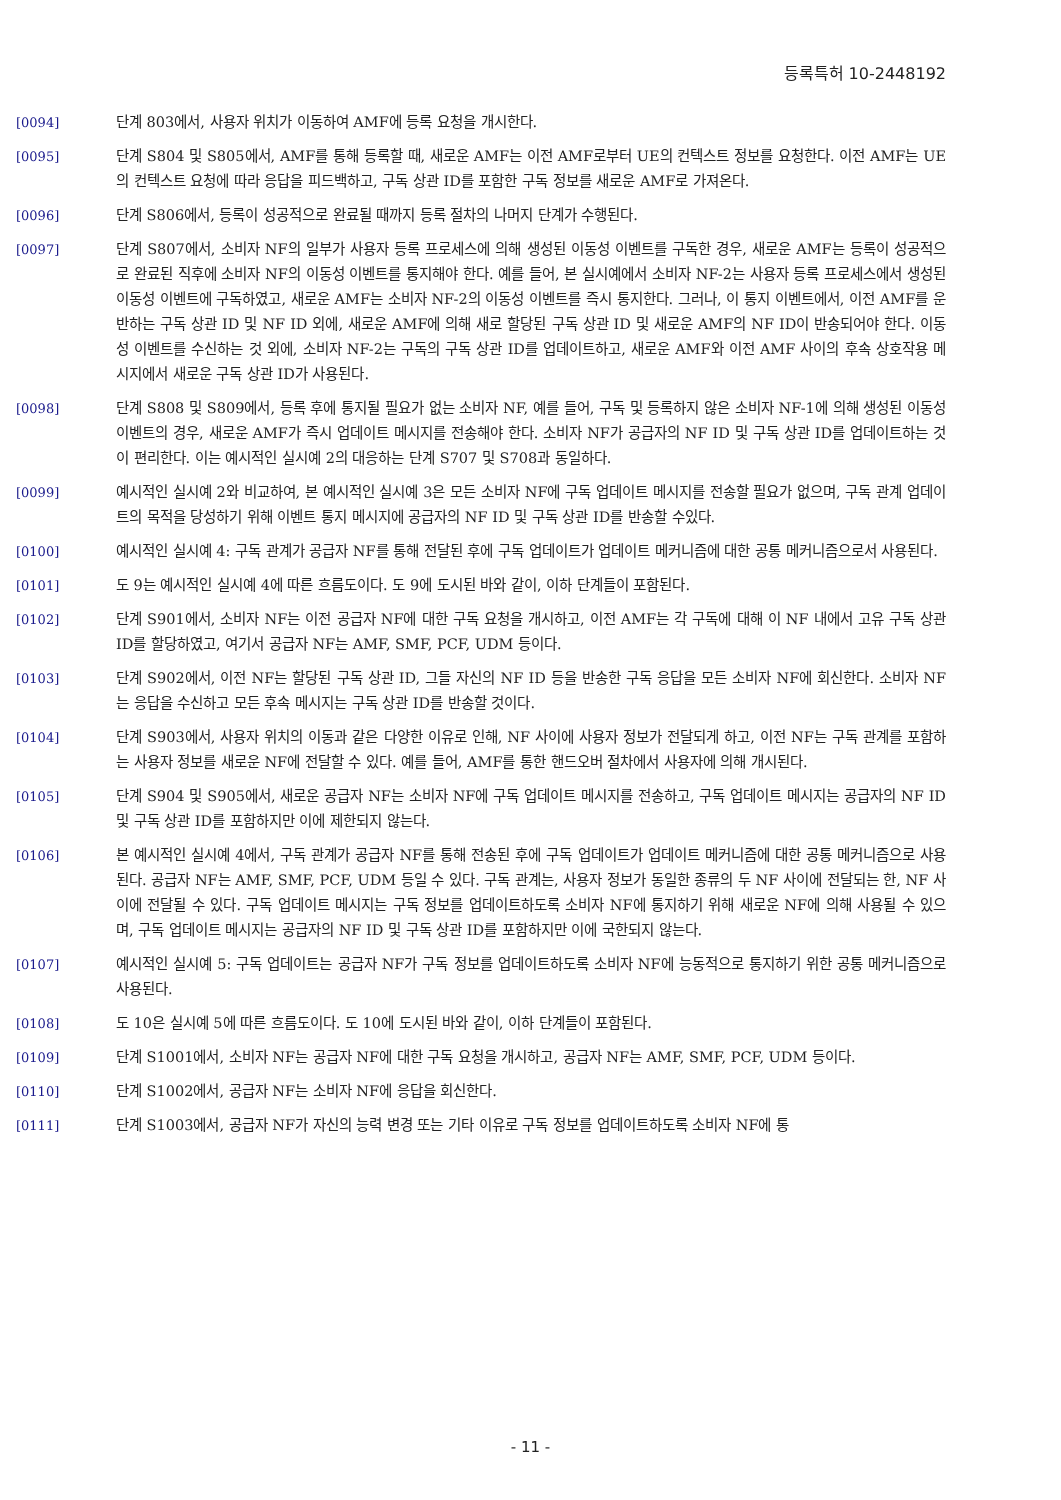등록특허 10-2448192
[0094] 단계 803에서, 사용자 위치가 이동하여 AMF에 등록 요청을 개시한다.
[0095] 단계 S804 및 S805에서, AMF를 통해 등록할 때, 새로운 AMF는 이전 AMF로부터 UE의 컨텍스트 정보를 요청한다. 이전 AMF는 UE의 컨텍스트 요청에 따라 응답을 피드백하고, 구독 상관 ID를 포함한 구독 정보를 새로운 AMF로 가져온다.
[0096] 단계 S806에서, 등록이 성공적으로 완료될 때까지 등록 절차의 나머지 단계가 수행된다.
[0097] 단계 S807에서, 소비자 NF의 일부가 사용자 등록 프로세스에 의해 생성된 이동성 이벤트를 구독한 경우, 새로운 AMF는 등록이 성공적으로 완료된 직후에 소비자 NF의 이동성 이벤트를 통지해야 한다. 예를 들어, 본 실시예에서 소비자 NF-2는 사용자 등록 프로세스에서 생성된 이동성 이벤트에 구독하였고, 새로운 AMF는 소비자 NF-2의 이동성 이벤트를 즉시 통지한다. 그러나, 이 통지 이벤트에서, 이전 AMF를 운반하는 구독 상관 ID 및 NF ID 외에, 새로운 AMF에 의해 새로 할당된 구독 상관 ID 및 새로운 AMF의 NF ID이 반송되어야 한다. 이동성 이벤트를 수신하는 것 외에, 소비자 NF-2는 구독의 구독 상관 ID를 업데이트하고, 새로운 AMF와 이전 AMF 사이의 후속 상호작용 메시지에서 새로운 구독 상관 ID가 사용된다.
[0098] 단계 S808 및 S809에서, 등록 후에 통지될 필요가 없는 소비자 NF, 예를 들어, 구독 및 등록하지 않은 소비자 NF-1에 의해 생성된 이동성 이벤트의 경우, 새로운 AMF가 즉시 업데이트 메시지를 전송해야 한다. 소비자 NF가 공급자의 NF ID 및 구독 상관 ID를 업데이트하는 것이 편리한다. 이는 예시적인 실시예 2의 대응하는 단계 S707 및 S708과 동일하다.
[0099] 예시적인 실시예 2와 비교하여, 본 예시적인 실시예 3은 모든 소비자 NF에 구독 업데이트 메시지를 전송할 필요가 없으며, 구독 관계 업데이트의 목적을 당성하기 위해 이벤트 통지 메시지에 공급자의 NF ID 및 구독 상관 ID를 반송할 수있다.
[0100] 예시적인 실시예 4: 구독 관계가 공급자 NF를 통해 전달된 후에 구독 업데이트가 업데이트 메커니즘에 대한 공통 메커니즘으로서 사용된다.
[0101] 도 9는 예시적인 실시예 4에 따른 흐름도이다. 도 9에 도시된 바와 같이, 이하 단계들이 포함된다.
[0102] 단계 S901에서, 소비자 NF는 이전 공급자 NF에 대한 구독 요청을 개시하고, 이전 AMF는 각 구독에 대해 이 NF 내에서 고유 구독 상관 ID를 할당하였고, 여기서 공급자 NF는 AMF, SMF, PCF, UDM 등이다.
[0103] 단계 S902에서, 이전 NF는 할당된 구독 상관 ID, 그들 자신의 NF ID 등을 반송한 구독 응답을 모든 소비자 NF에 회신한다. 소비자 NF는 응답을 수신하고 모든 후속 메시지는 구독 상관 ID를 반송할 것이다.
[0104] 단계 S903에서, 사용자 위치의 이동과 같은 다양한 이유로 인해, NF 사이에 사용자 정보가 전달되게 하고, 이전 NF는 구독 관계를 포함하는 사용자 정보를 새로운 NF에 전달할 수 있다. 예를 들어, AMF를 통한 핸드오버 절차에서 사용자에 의해 개시된다.
[0105] 단계 S904 및 S905에서, 새로운 공급자 NF는 소비자 NF에 구독 업데이트 메시지를 전송하고, 구독 업데이트 메시지는 공급자의 NF ID 및 구독 상관 ID를 포함하지만 이에 제한되지 않는다.
[0106] 본 예시적인 실시예 4에서, 구독 관계가 공급자 NF를 통해 전송된 후에 구독 업데이트가 업데이트 메커니즘에 대한 공통 메커니즘으로 사용된다. 공급자 NF는 AMF, SMF, PCF, UDM 등일 수 있다. 구독 관계는, 사용자 정보가 동일한 종류의 두 NF 사이에 전달되는 한, NF 사이에 전달될 수 있다. 구독 업데이트 메시지는 구독 정보를 업데이트하도록 소비자 NF에 통지하기 위해 새로운 NF에 의해 사용될 수 있으며, 구독 업데이트 메시지는 공급자의 NF ID 및 구독 상관 ID를 포함하지만 이에 국한되지 않는다.
[0107] 예시적인 실시예 5: 구독 업데이트는 공급자 NF가 구독 정보를 업데이트하도록 소비자 NF에 능동적으로 통지하기 위한 공통 메커니즘으로 사용된다.
[0108] 도 10은 실시예 5에 따른 흐름도이다. 도 10에 도시된 바와 같이, 이하 단계들이 포함된다.
[0109] 단계 S1001에서, 소비자 NF는 공급자 NF에 대한 구독 요청을 개시하고, 공급자 NF는 AMF, SMF, PCF, UDM 등이다.
[0110] 단계 S1002에서, 공급자 NF는 소비자 NF에 응답을 회신한다.
[0111] 단계 S1003에서, 공급자 NF가 자신의 능력 변경 또는 기타 이유로 구독 정보를 업데이트하도록 소비자 NF에 통
- 11 -